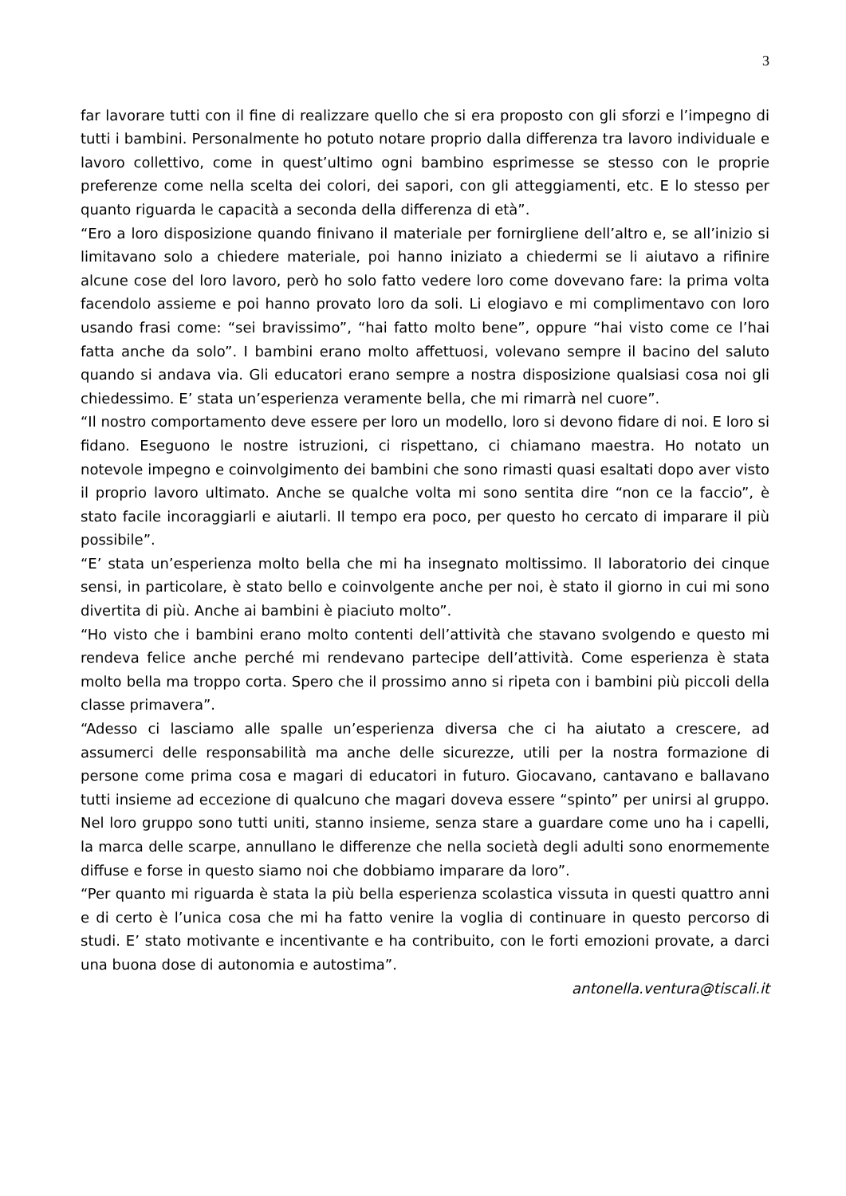3
far lavorare tutti con il fine di realizzare quello che si era proposto con gli sforzi e l’impegno di tutti i bambini. Personalmente ho potuto notare proprio dalla differenza tra lavoro individuale e lavoro collettivo, come in quest’ultimo ogni bambino esprimesse se stesso con le proprie preferenze come nella scelta dei colori, dei sapori, con gli atteggiamenti, etc. E lo stesso per quanto riguarda le capacità a seconda della differenza di età”.
“Ero a loro disposizione quando finivano il materiale per fornirgliene dell’altro e, se all’inizio si limitavano solo a chiedere materiale, poi hanno iniziato a chiedermi se li aiutavo a rifinire alcune cose del loro lavoro, però ho solo fatto vedere loro come dovevano fare: la prima volta facendolo assieme e poi hanno provato loro da soli. Li elogiavo e mi complimentavo con loro usando frasi come: “sei bravissimo”, “hai fatto molto bene”, oppure “hai visto come ce l’hai fatta anche da solo”. I bambini erano molto affettuosi, volevano sempre il bacino del saluto quando si andava via. Gli educatori erano sempre a nostra disposizione qualsiasi cosa noi gli chiedessimo. E’ stata un’esperienza veramente bella, che mi rimarrà nel cuore”.
“Il nostro comportamento deve essere per loro un modello, loro si devono fidare di noi. E loro si fidano. Eseguono le nostre istruzioni, ci rispettano, ci chiamano maestra. Ho notato un notevole impegno e coinvolgimento dei bambini che sono rimasti quasi esaltati dopo aver visto il proprio lavoro ultimato. Anche se qualche volta mi sono sentita dire “non ce la faccio”, è stato facile incoraggiarli e aiutarli. Il tempo era poco, per questo ho cercato di imparare il più possibile”.
“E’ stata un’esperienza molto bella che mi ha insegnato moltissimo. Il laboratorio dei cinque sensi, in particolare, è stato bello e coinvolgente anche per noi, è stato il giorno in cui mi sono divertita di più. Anche ai bambini è piaciuto molto”.
“Ho visto che i bambini erano molto contenti dell’attività che stavano svolgendo e questo mi rendeva felice anche perché mi rendevano partecipe dell’attività. Come esperienza è stata molto bella ma troppo corta. Spero che il prossimo anno si ripeta con i bambini più piccoli della classe primavera”.
“Adesso ci lasciamo alle spalle un’esperienza diversa che ci ha aiutato a crescere, ad assumerci delle responsabilità ma anche delle sicurezze, utili per la nostra formazione di persone come prima cosa e magari di educatori in futuro. Giocavano, cantavano e ballavano tutti insieme ad eccezione di qualcuno che magari doveva essere “spinto” per unirsi al gruppo. Nel loro gruppo sono tutti uniti, stanno insieme, senza stare a guardare come uno ha i capelli, la marca delle scarpe, annullano le differenze che nella società degli adulti sono enormemente diffuse e forse in questo siamo noi che dobbiamo imparare da loro”.
“Per quanto mi riguarda è stata la più bella esperienza scolastica vissuta in questi quattro anni e di certo è l’unica cosa che mi ha fatto venire la voglia di continuare in questo percorso di studi. E’ stato motivante e incentivante e ha contribuito, con le forti emozioni provate, a darci una buona dose di autonomia e autostima”.
antonella.ventura@tiscali.it